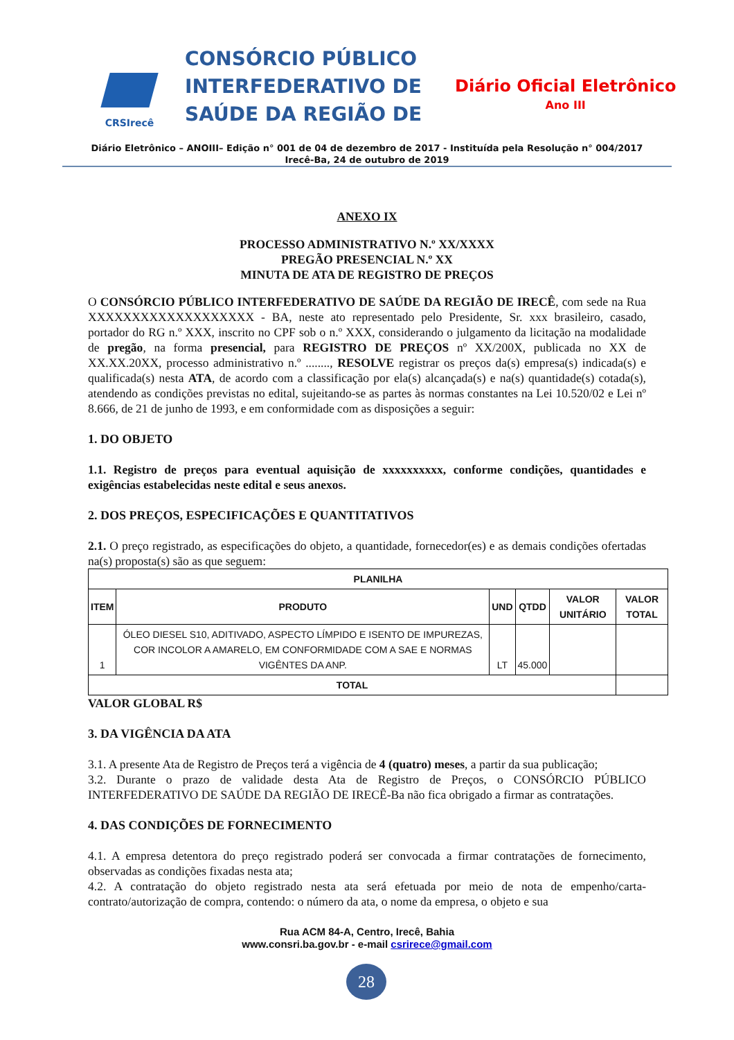CRSIrecê
CONSÓRCIO PÚBLICO INTERFEDERATIVO DE SAÚDE DA REGIÃO DE
Diário Oficial Eletrônico
Ano III
Diário Eletrônico – ANOIII– Edição n° 001 de 04 de dezembro de 2017 - Instituída pela Resolução n° 004/2017
Irecê-Ba, 24 de outubro de 2019
ANEXO IX
PROCESSO ADMINISTRATIVO N.º XX/XXXX
PREGÃO PRESENCIAL N.º XX
MINUTA DE ATA DE REGISTRO DE PREÇOS
O CONSÓRCIO PÚBLICO INTERFEDERATIVO DE SAÚDE DA REGIÃO DE IRECÊ, com sede na Rua XXXXXXXXXXXXXXXXXXX - BA, neste ato representado pelo Presidente, Sr. xxx brasileiro, casado, portador do RG n.º XXX, inscrito no CPF sob o n.º XXX, considerando o julgamento da licitação na modalidade de pregão, na forma presencial, para REGISTRO DE PREÇOS nº XX/200X, publicada no XX de XX.XX.20XX, processo administrativo n.º ........, RESOLVE registrar os preços da(s) empresa(s) indicada(s) e qualificada(s) nesta ATA, de acordo com a classificação por ela(s) alcançada(s) e na(s) quantidade(s) cotada(s), atendendo as condições previstas no edital, sujeitando-se as partes às normas constantes na Lei 10.520/02 e Lei nº 8.666, de 21 de junho de 1993, e em conformidade com as disposições a seguir:
1. DO OBJETO
1.1. Registro de preços para eventual aquisição de xxxxxxxxxx, conforme condições, quantidades e exigências estabelecidas neste edital e seus anexos.
2. DOS PREÇOS, ESPECIFICAÇÕES E QUANTITATIVOS
2.1. O preço registrado, as especificações do objeto, a quantidade, fornecedor(es) e as demais condições ofertadas na(s) proposta(s) são as que seguem:
| PLANILHA | | | | | |
| --- | --- | --- | --- | --- | --- |
| ITEM | PRODUTO | UND | QTDD | VALOR UNITÁRIO | VALOR TOTAL |
| 1 | ÓLEO DIESEL S10, ADITIVADO, ASPECTO LÍMPIDO E ISENTO DE IMPUREZAS, COR INCOLOR A AMARELO, EM CONFORMIDADE COM A SAE E NORMAS VIGÊNTES DA ANP. | LT | 45.000 | | |
| TOTAL | | | | | |
VALOR GLOBAL R$
3. DA VIGÊNCIA DA ATA
3.1. A presente Ata de Registro de Preços terá a vigência de 4 (quatro) meses, a partir da sua publicação;
3.2. Durante o prazo de validade desta Ata de Registro de Preços, o CONSÓRCIO PÚBLICO INTERFEDERATIVO DE SAÚDE DA REGIÃO DE IRECÊ-Ba não fica obrigado a firmar as contratações.
4. DAS CONDIÇÕES DE FORNECIMENTO
4.1. A empresa detentora do preço registrado poderá ser convocada a firmar contratações de fornecimento, observadas as condições fixadas nesta ata;
4.2. A contratação do objeto registrado nesta ata será efetuada por meio de nota de empenho/carta-contrato/autorização de compra, contendo: o número da ata, o nome da empresa, o objeto e sua
Rua ACM 84-A, Centro, Irecê, Bahia
www.consri.ba.gov.br - e-mail csrirece@gmail.com
28